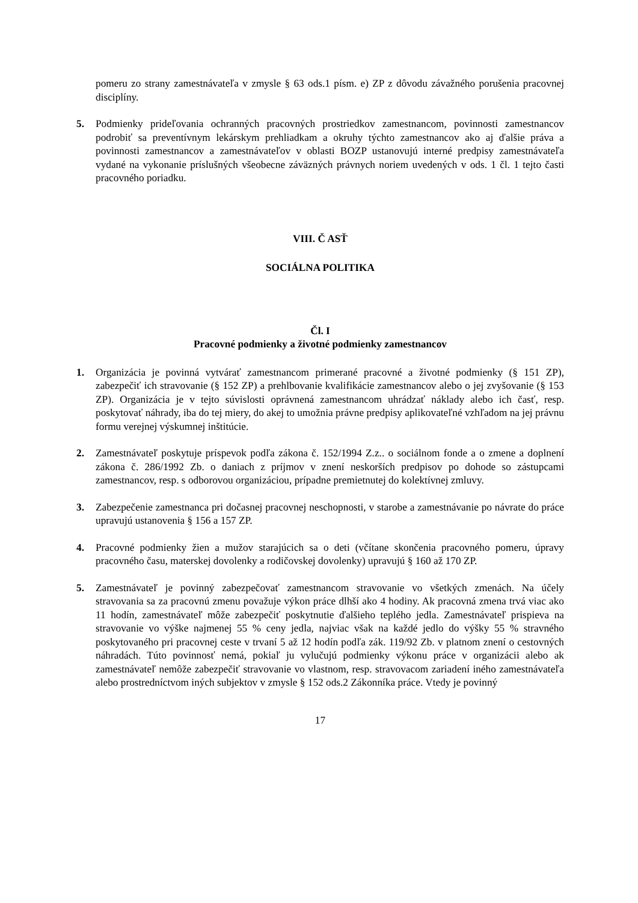pomeru zo strany zamestnávateľa v zmysle § 63 ods.1 písm. e) ZP z dôvodu závažného porušenia pracovnej disciplíny.
5. Podmienky prideľovania ochranných pracovných prostriedkov zamestnancom, povinnosti zamestnancov podrobiť sa preventívnym lekárskym prehliadkam a okruhy týchto zamestnancov ako aj ďalšie práva a povinnosti zamestnancov a zamestnávateľov v oblasti BOZP ustanovujú interné predpisy zamestnávateľa vydané na vykonanie príslušných všeobecne záväzných právnych noriem uvedených v ods. 1 čl. 1 tejto časti pracovného poriadku.
VIII. Č ASŤ
SOCIÁLNA POLITIKA
Čl. I
Pracovné podmienky a životné podmienky zamestnancov
1. Organizácia je povinná vytvárať zamestnancom primerané pracovné a životné podmienky (§ 151 ZP), zabezpečiť ich stravovanie (§ 152 ZP) a prehlbovanie kvalifikácie zamestnancov alebo o jej zvyšovanie (§ 153 ZP). Organizácia je v tejto súvislosti oprávnená zamestnancom uhrádzať náklady alebo ich časť, resp. poskytovať náhrady, iba do tej miery, do akej to umožnia právne predpisy aplikovateľné vzhľadom na jej právnu formu verejnej výskumnej inštitúcie.
2. Zamestnávateľ poskytuje príspevok podľa zákona č. 152/1994 Z.z.. o sociálnom fonde a o zmene a doplnení zákona č. 286/1992 Zb. o daniach z príjmov v znení neskorších predpisov po dohode so zástupcami zamestnancov, resp. s odborovou organizáciou, prípadne premietnutej do kolektívnej zmluvy.
3. Zabezpečenie zamestnanca pri dočasnej pracovnej neschopnosti, v starobe a zamestnávanie po návrate do práce upravujú ustanovenia § 156 a 157 ZP.
4. Pracovné podmienky žien a mužov starajúcich sa o deti (včítane skončenia pracovného pomeru, úpravy pracovného času, materskej dovolenky a rodičovskej dovolenky) upravujú § 160 až 170 ZP.
5. Zamestnávateľ je povinný zabezpečovať zamestnancom stravovanie vo všetkých zmenách. Na účely stravovania sa za pracovnú zmenu považuje výkon práce dlhší ako 4 hodiny. Ak pracovná zmena trvá viac ako 11 hodín, zamestnávateľ môže zabezpečiť poskytnutie ďalšieho teplého jedla. Zamestnávateľ prispieva na stravovanie vo výške najmenej 55 % ceny jedla, najviac však na každé jedlo do výšky 55 % stravného poskytovaného pri pracovnej ceste v trvaní 5 až 12 hodín podľa zák. 119/92 Zb. v platnom znení o cestovných náhradách. Túto povinnosť nemá, pokiaľ ju vylučujú podmienky výkonu práce v organizácii alebo ak zamestnávateľ nemôže zabezpečiť stravovanie vo vlastnom, resp. stravovacom zariadení iného zamestnávateľa alebo prostredníctvom iných subjektov v zmysle § 152 ods.2 Zákonníka práce. Vtedy je povinný
17